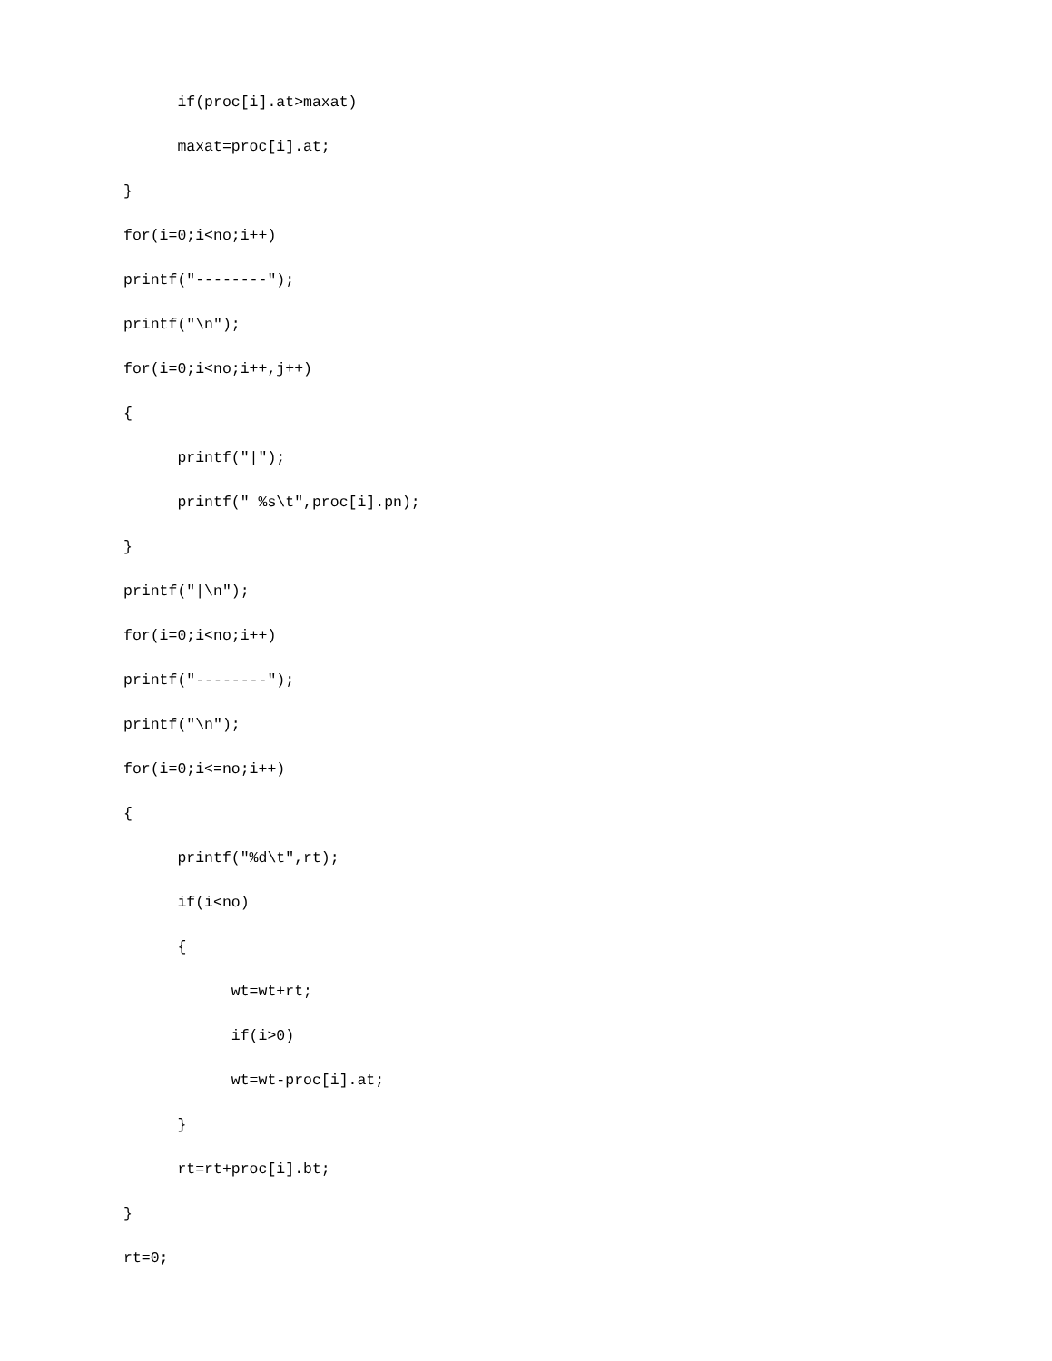if(proc[i].at>maxat)
maxat=proc[i].at;
}
for(i=0;i<no;i++)
printf("--------");
printf("\n");
for(i=0;i<no;i++,j++)
{
printf("|");
printf(" %s\t",proc[i].pn);
}
printf("|\n");
for(i=0;i<no;i++)
printf("--------");
printf("\n");
for(i=0;i<=no;i++)
{
printf("%d\t",rt);
if(i<no)
{
wt=wt+rt;
if(i>0)
wt=wt-proc[i].at;
}
rt=rt+proc[i].bt;
}
rt=0;